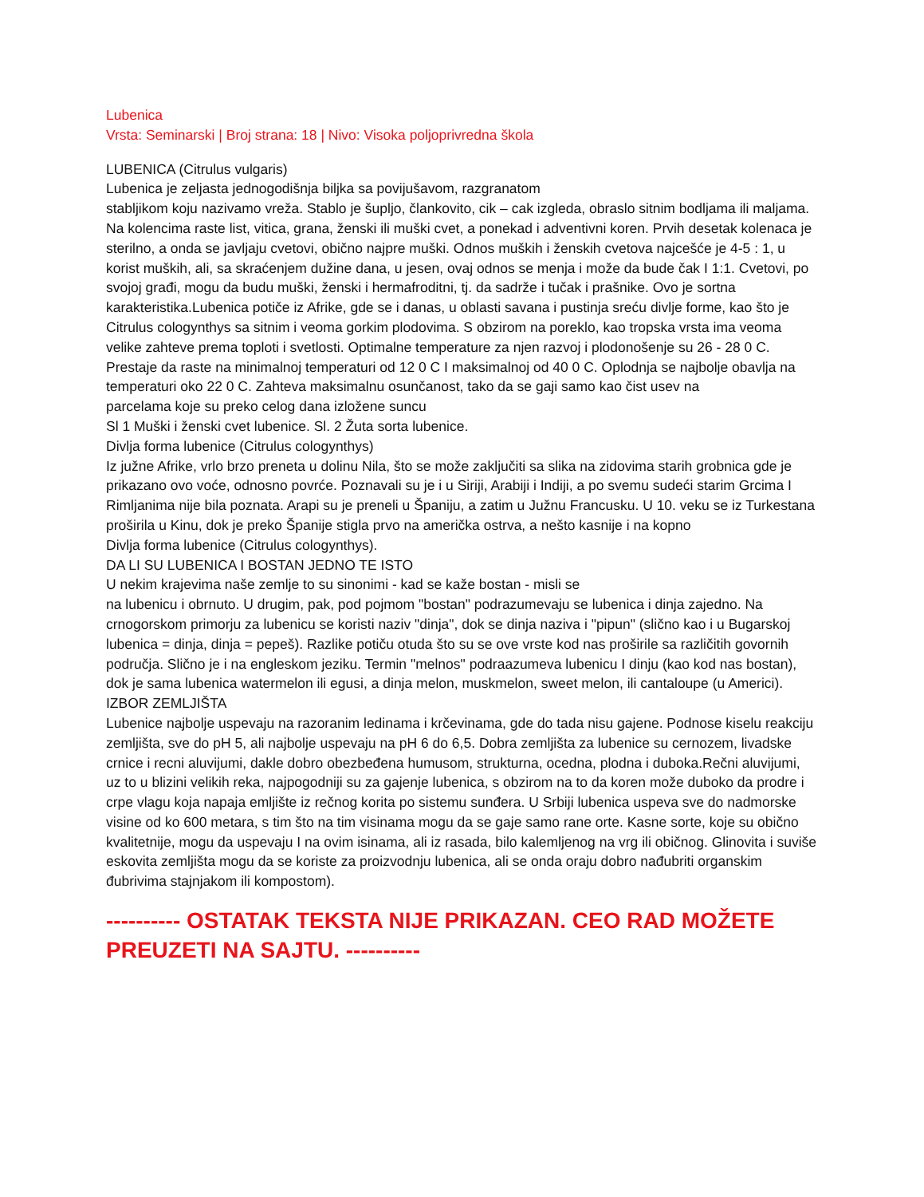Lubenica
Vrsta: Seminarski | Broj strana: 18 | Nivo: Visoka poljoprivredna škola
LUBENICA (Citrulus vulgaris)
Lubenica je zeljasta jednogodišnja biljka sa povijušavom, razgranatom
stabljikom koju nazivamo vreža. Stablo je šupljo, člankovito, cik – cak izgleda, obraslo sitnim bodljama ili maljama. Na kolencima raste list, vitica, grana, ženski ili muški cvet, a ponekad i adventivni koren. Prvih desetak kolenaca je sterilno, a onda se javljaju cvetovi, obično najpre muški. Odnos muških i ženskih cvetova najcešće je 4-5 : 1, u korist muških, ali, sa skraćenjem dužine dana, u jesen, ovaj odnos se menja i može da bude čak I 1:1. Cvetovi, po svojoj građi, mogu da budu muški, ženski i hermafroditni, tj. da sadrže i tučak i prašnike. Ovo je sortna karakteristika.Lubenica potiče iz Afrike, gde se i danas, u oblasti savana i pustinja sreću divlje forme, kao što je Citrulus cologynthys sa sitnim i veoma gorkim plodovima. S obzirom na poreklo, kao tropska vrsta ima veoma velike zahteve prema toploti i svetlosti. Optimalne temperature za njen razvoj i plodonošenje su 26 - 28 0 C. Prestaje da raste na minimalnoj temperaturi od 12 0 C I maksimalnoj od 40 0 C. Oplodnja se najbolje obavlja na temperaturi oko 22 0 C. Zahteva maksimalnu osunčanost, tako da se gaji samo kao čist usev na
parcelama koje su preko celog dana izložene suncu
Sl 1 Muški i ženski cvet lubenice. Sl. 2 Žuta sorta lubenice.
Divlja forma lubenice (Citrulus cologynthys)
Iz južne Afrike, vrlo brzo preneta u dolinu Nila, što se može zaključiti sa slika na zidovima starih grobnica gde je prikazano ovo voće, odnosno povrće. Poznavali su je i u Siriji, Arabiji i Indiji, a po svemu sudeći starim Grcima I Rimljanima nije bila poznata. Arapi su je preneli u Španiju, a zatim u Južnu Francusku. U 10. veku se iz Turkestana proširila u Kinu, dok je preko Španije stigla prvo na američka ostrva, a nešto kasnije i na kopno
Divlja forma lubenice (Citrulus cologynthys).
DA LI SU LUBENICA I BOSTAN JEDNO TE ISTO
U nekim krajevima naše zemlje to su sinonimi - kad se kaže bostan - misli se
na lubenicu i obrnuto. U drugim, pak, pod pojmom "bostan" podrazumevaju se lubenica i dinja zajedno. Na crnogorskom primorju za lubenicu se koristi naziv "dinja", dok se dinja naziva i "pipun" (slično kao i u Bugarskoj lubenica = dinja, dinja = pepeš). Razlike potiču otuda što su se ove vrste kod nas proširile sa različitih govornih područja. Slično je i na engleskom jeziku. Termin "melnos" podraazumeva lubenicu I dinju (kao kod nas bostan), dok je sama lubenica watermelon ili egusi, a dinja melon, muskmelon, sweet melon, ili cantaloupe (u Americi).
IZBOR ZEMLJIŠTA
Lubenice najbolje uspevaju na razoranim ledinama i krčevinama, gde do tada nisu gajene. Podnose kiselu reakciju zemljišta, sve do pH 5, ali najbolje uspevaju na pH 6 do 6,5. Dobra zemljišta za lubenice su cernozem, livadske crnice i recni aluvijumi, dakle dobro obezbeđena humusom, strukturna, ocedna, plodna i duboka.Rečni aluvijumi, uz to u blizini velikih reka, najpogodniji su za gajenje lubenica, s obzirom na to da koren može duboko da prodre i crpe vlagu koja napaja emljište iz rečnog korita po sistemu sunđera. U Srbiji lubenica uspeva sve do nadmorske visine od ko 600 metara, s tim što na tim visinama mogu da se gaje samo rane orte. Kasne sorte, koje su obično kvalitetnije, mogu da uspevaju I na ovim isinama, ali iz rasada, bilo kalemljenog na vrg ili običnog. Glinovita i suviše eskovita zemljišta mogu da se koriste za proizvodnju lubenica, ali se onda oraju dobro nađubriti organskim đubrivima stajnjakom ili kompostom).
---------- OSTATAK TEKSTA NIJE PRIKAZAN. CEO RAD MOŽETE PREUZETI NA SAJTU. ----------